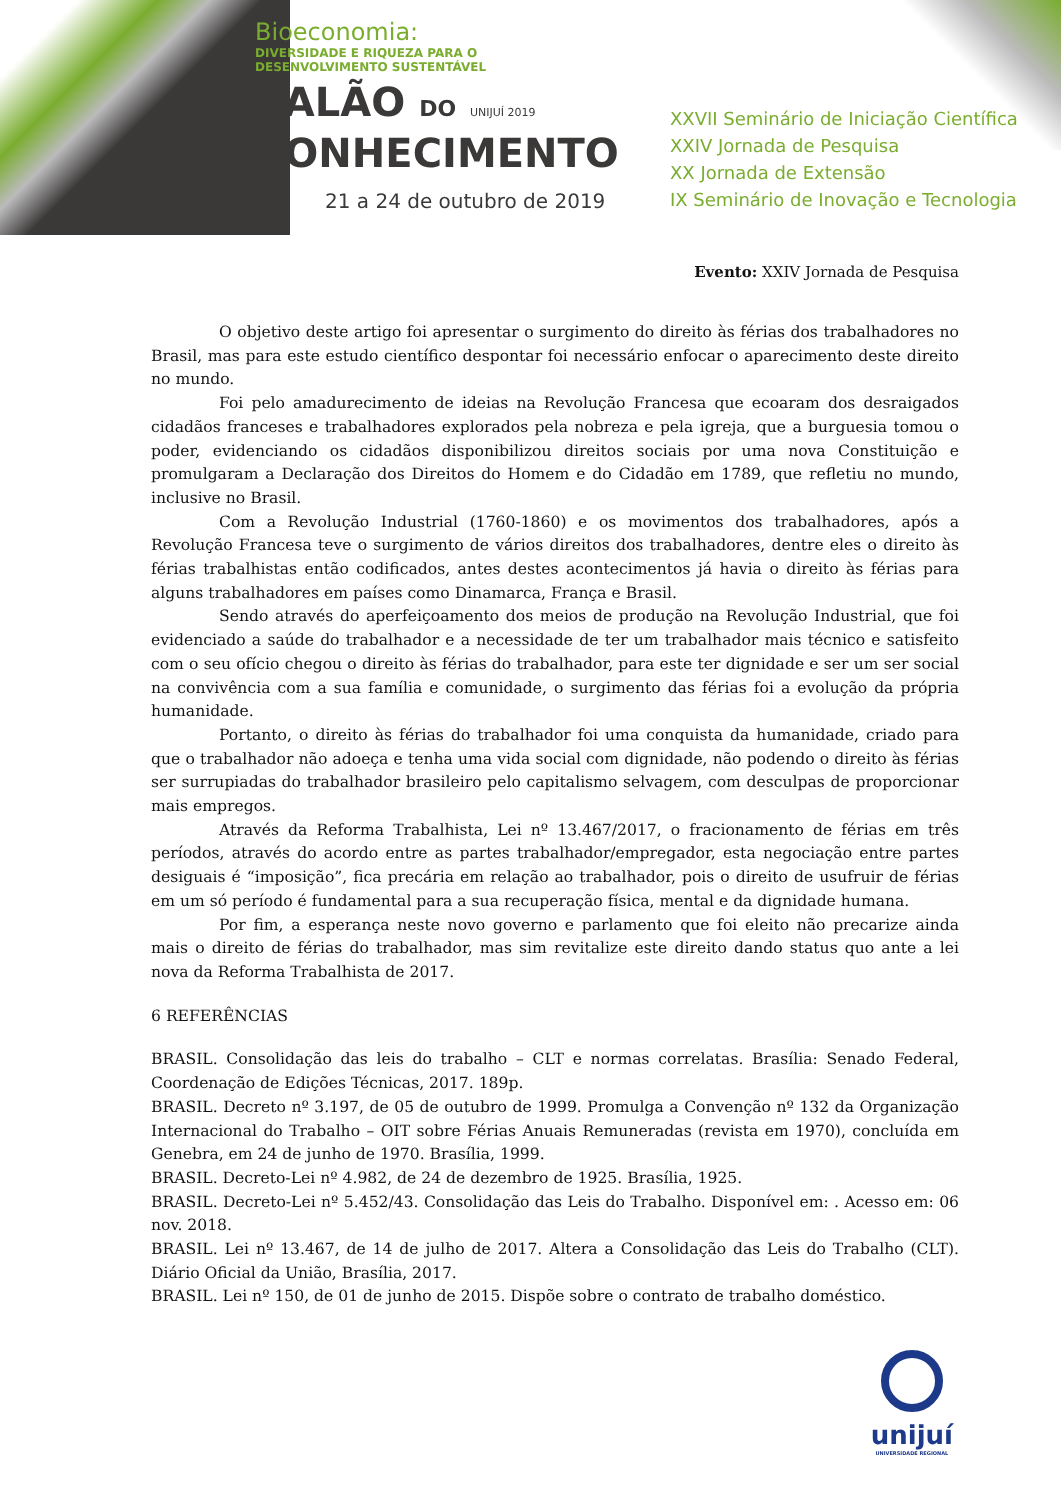Bioeconomia:
DIVERSIDADE E RIQUEZA PARA O
DESENVOLVIMENTO SUSTENTÁVEL
SALÃO DO UNIJUÍ 2019
CONHECIMENTO
21 a 24 de outubro de 2019
XXVII Seminário de Iniciação Científica
XXIV Jornada de Pesquisa
XX Jornada de Extensão
IX Seminário de Inovação e Tecnologia
Evento: XXIV Jornada de Pesquisa
O objetivo deste artigo foi apresentar o surgimento do direito às férias dos trabalhadores no Brasil, mas para este estudo científico despontar foi necessário enfocar o aparecimento deste direito no mundo.
Foi pelo amadurecimento de ideias na Revolução Francesa que ecoaram dos desraigados cidadãos franceses e trabalhadores explorados pela nobreza e pela igreja, que a burguesia tomou o poder, evidenciando os cidadãos disponibilizou direitos sociais por uma nova Constituição e promulgaram a Declaração dos Direitos do Homem e do Cidadão em 1789, que refletiu no mundo, inclusive no Brasil.
Com a Revolução Industrial (1760-1860) e os movimentos dos trabalhadores, após a Revolução Francesa teve o surgimento de vários direitos dos trabalhadores, dentre eles o direito às férias trabalhistas então codificados, antes destes acontecimentos já havia o direito às férias para alguns trabalhadores em países como Dinamarca, França e Brasil.
Sendo através do aperfeiçoamento dos meios de produção na Revolução Industrial, que foi evidenciado a saúde do trabalhador e a necessidade de ter um trabalhador mais técnico e satisfeito com o seu ofício chegou o direito às férias do trabalhador, para este ter dignidade e ser um ser social na convivência com a sua família e comunidade, o surgimento das férias foi a evolução da própria humanidade.
Portanto, o direito às férias do trabalhador foi uma conquista da humanidade, criado para que o trabalhador não adoeça e tenha uma vida social com dignidade, não podendo o direito às férias ser surrupiadas do trabalhador brasileiro pelo capitalismo selvagem, com desculpas de proporcionar mais empregos.
Através da Reforma Trabalhista, Lei nº 13.467/2017, o fracionamento de férias em três períodos, através do acordo entre as partes trabalhador/empregador, esta negociação entre partes desiguais é “imposição”, fica precária em relação ao trabalhador, pois o direito de usufruir de férias em um só período é fundamental para a sua recuperação física, mental e da dignidade humana.
Por fim, a esperança neste novo governo e parlamento que foi eleito não precarize ainda mais o direito de férias do trabalhador, mas sim revitalize este direito dando status quo ante a lei nova da Reforma Trabalhista de 2017.
6 REFERÊNCIAS
BRASIL. Consolidação das leis do trabalho – CLT e normas correlatas. Brasília: Senado Federal, Coordenação de Edições Técnicas, 2017. 189p.
BRASIL. Decreto nº 3.197, de 05 de outubro de 1999. Promulga a Convenção nº 132 da Organização Internacional do Trabalho – OIT sobre Férias Anuais Remuneradas (revista em 1970), concluída em Genebra, em 24 de junho de 1970. Brasília, 1999.
BRASIL. Decreto-Lei nº 4.982, de 24 de dezembro de 1925. Brasília, 1925.
BRASIL. Decreto-Lei nº 5.452/43. Consolidação das Leis do Trabalho. Disponível em: . Acesso em: 06 nov. 2018.
BRASIL. Lei nº 13.467, de 14 de julho de 2017. Altera a Consolidação das Leis do Trabalho (CLT). Diário Oficial da União, Brasília, 2017.
BRASIL. Lei nº 150, de 01 de junho de 2015. Dispõe sobre o contrato de trabalho doméstico.
unijuí
UNIVERSIDADE REGIONAL